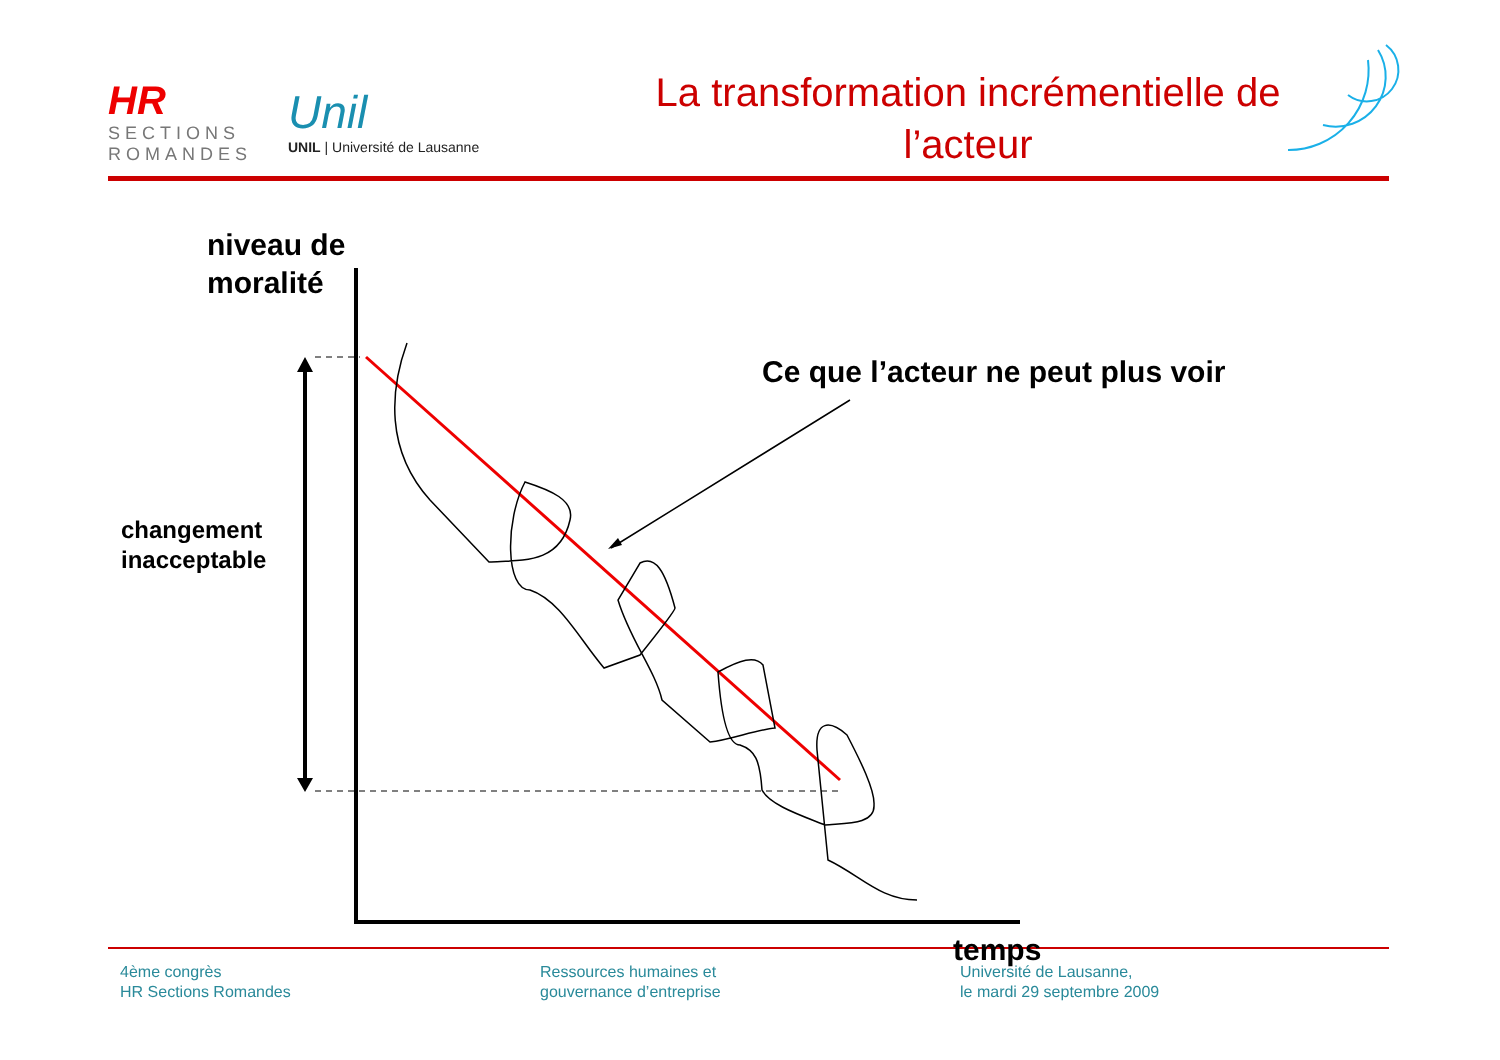HR
SECTIONS
ROMANDES
Unil
UNIL | Université de Lausanne
La transformation incrémentielle de
l’acteur
niveau de
moralité
Ce que l’acteur ne peut plus voir
changement
inacceptable
temps
4ème congrès
HR Sections Romandes
Ressources humaines et
gouvernance d’entreprise
Université de Lausanne,
le mardi 29 septembre 2009